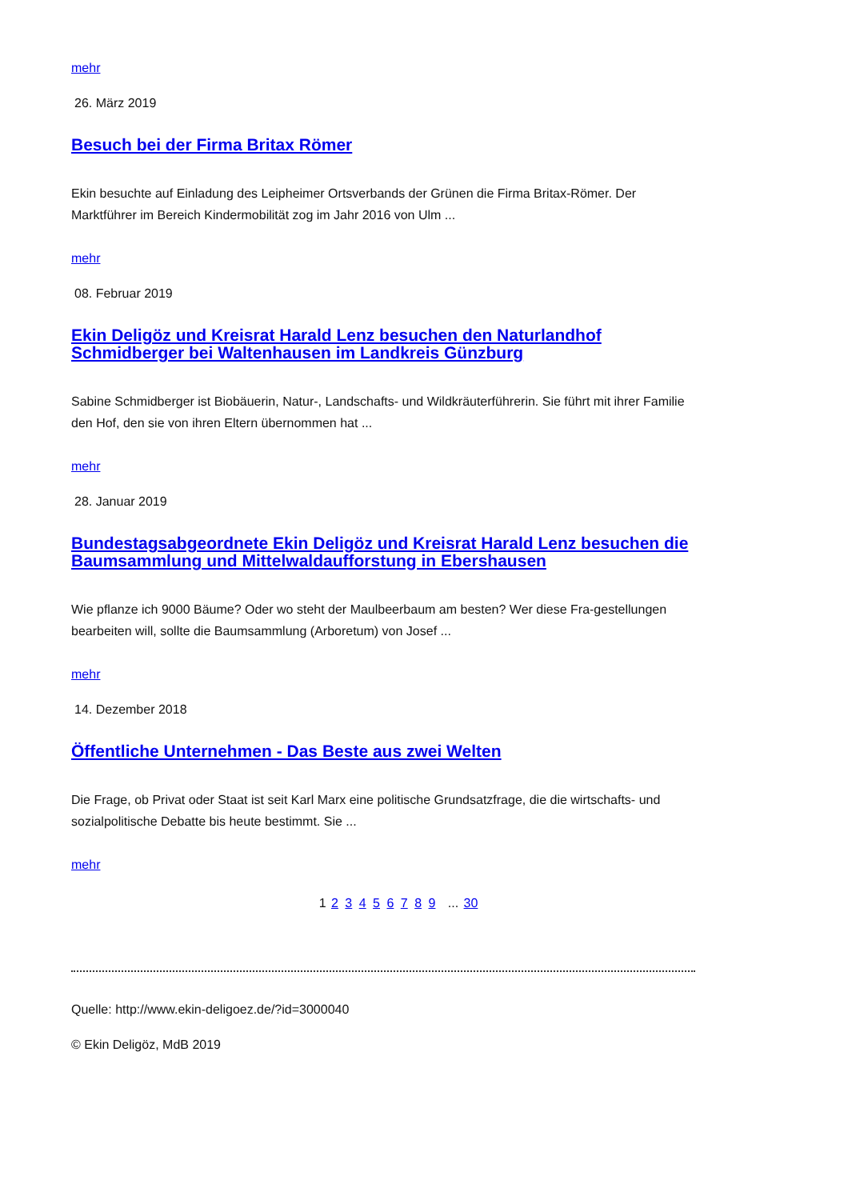mehr
26. März 2019
Besuch bei der Firma Britax Römer
Ekin besuchte auf Einladung des Leipheimer Ortsverbands der Grünen die Firma Britax-Römer. Der Marktführer im Bereich Kindermobilität zog im Jahr 2016 von Ulm ...
mehr
08. Februar 2019
Ekin Deligöz und Kreisrat Harald Lenz besuchen den Naturlandhof Schmidberger bei Waltenhausen im Landkreis Günzburg
Sabine Schmidberger ist Biobäuerin, Natur-, Landschafts- und Wildkräuterführerin. Sie führt mit ihrer Familie den Hof, den sie von ihren Eltern übernommen hat ...
mehr
28. Januar 2019
Bundestagsabgeordnete Ekin Deligöz und Kreisrat Harald Lenz besuchen die Baumsammlung und Mittelwaldaufforstung in Ebershausen
Wie pflanze ich 9000 Bäume? Oder wo steht der Maulbeerbaum am besten? Wer diese Fra-gestellungen bearbeiten will, sollte die Baumsammlung (Arboretum) von Josef ...
mehr
14. Dezember 2018
Öffentliche Unternehmen - Das Beste aus zwei Welten
Die Frage, ob Privat oder Staat ist seit Karl Marx eine politische Grundsatzfrage, die die wirtschafts- und sozialpolitische Debatte bis heute bestimmt. Sie ...
mehr
1 2 3 4 5 6 7 8 9 ... 30
Quelle: http://www.ekin-deligoez.de/?id=3000040
© Ekin Deligöz, MdB 2019